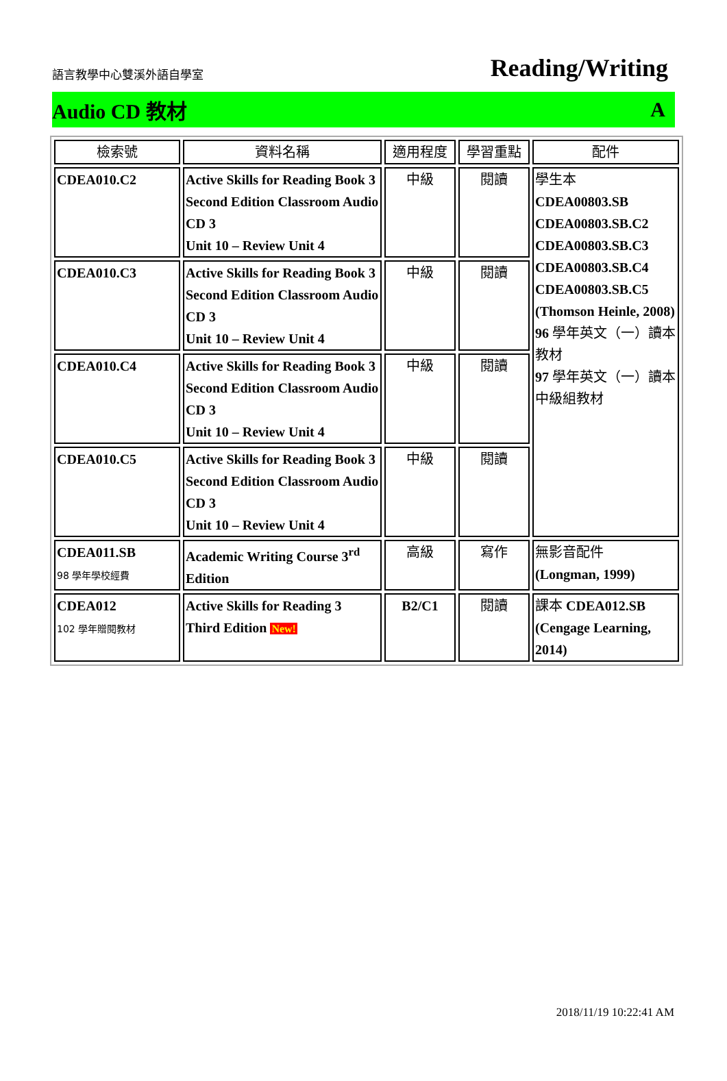語言教學中心雙溪外語自學室 Reading/Writing
Audio CD 教材 A
| 檢索號 | 資料名稱 | 適用程度 | 學習重點 | 配件 |
| --- | --- | --- | --- | --- |
| CDEA010.C2 | Active Skills for Reading Book 3 Second Edition Classroom Audio CD 3 Unit 10 – Review Unit 4 | 中級 | 閱讀 | 學生本 CDEA00803.SB CDEA00803.SB.C2 CDEA00803.SB.C3 CDEA00803.SB.C4 CDEA00803.SB.C5 (Thomson Heinle, 2008) 96 學年英文（一）讀本教材 97 學年英文（一）讀本中級組教材 |
| CDEA010.C3 | Active Skills for Reading Book 3 Second Edition Classroom Audio CD 3 Unit 10 – Review Unit 4 | 中級 | 閱讀 | |
| CDEA010.C4 | Active Skills for Reading Book 3 Second Edition Classroom Audio CD 3 Unit 10 – Review Unit 4 | 中級 | 閱讀 | |
| CDEA010.C5 | Active Skills for Reading Book 3 Second Edition Classroom Audio CD 3 Unit 10 – Review Unit 4 | 中級 | 閱讀 | |
| CDEA011.SB 98 學年學校經費 | Academic Writing Course 3<sup>rd</sup> Edition | 高級 | 寫作 | 無影音配件 (Longman, 1999) |
| CDEA012 102 學年贈閱教材 | Active Skills for Reading 3 Third Edition New! | B2/C1 | 閱讀 | 課本 CDEA012.SB (Cengage Learning, 2014) |
2018/11/19 10:22:41 AM